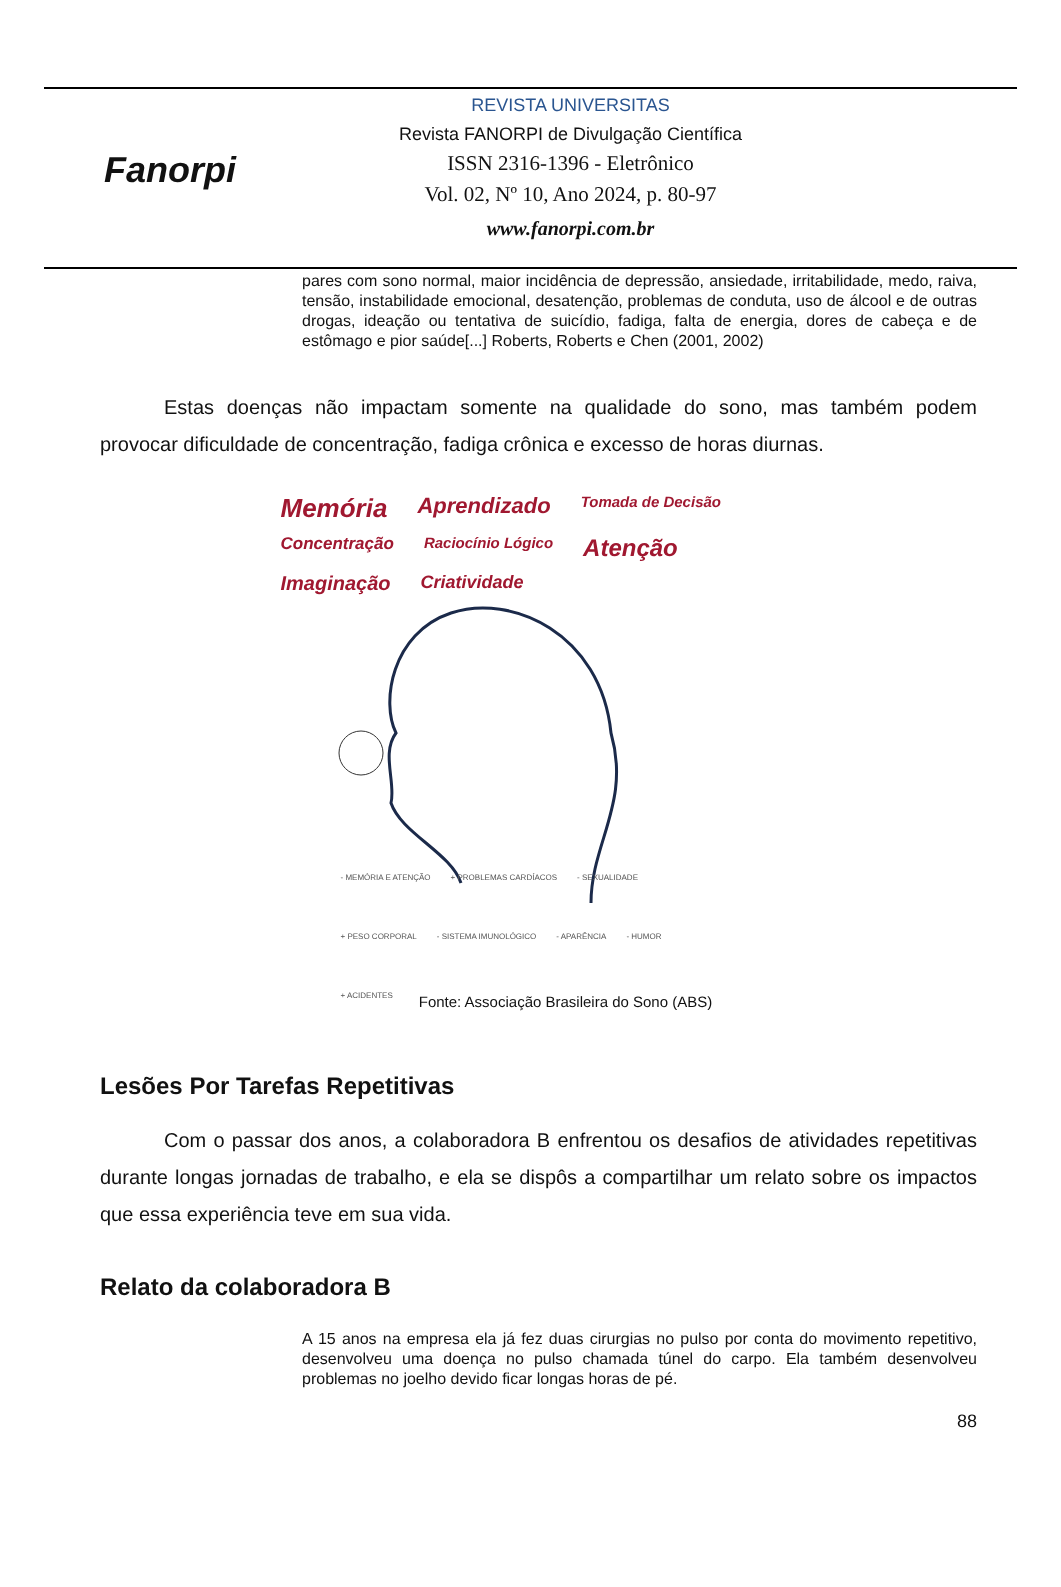Fanorpi
REVISTA UNIVERSITAS
Revista FANORPI de Divulgação Científica
ISSN 2316-1396 - Eletrônico
Vol. 02, Nº 10, Ano 2024, p. 80-97
www.fanorpi.com.br
pares com sono normal, maior incidência de depressão, ansiedade, irritabilidade, medo, raiva, tensão, instabilidade emocional, desatenção, problemas de conduta, uso de álcool e de outras drogas, ideação ou tentativa de suicídio, fadiga, falta de energia, dores de cabeça e de estômago e pior saúde[...] Roberts, Roberts e Chen (2001, 2002)
Estas doenças não impactam somente na qualidade do sono, mas também podem provocar dificuldade de concentração, fadiga crônica e excesso de horas diurnas.
Memória Aprendizado Tomada de Decisão Concentração Raciocínio Lógico Atenção Imaginação Criatividade
- MEMÓRIA E ATENÇÃO + PROBLEMAS CARDÍACOS - SEXUALIDADE + PESO CORPORAL - SISTEMA IMUNOLÓGICO - APARÊNCIA - HUMOR + ACIDENTES
Fonte: Associação Brasileira do Sono (ABS)
Lesões Por Tarefas Repetitivas
Com o passar dos anos, a colaboradora B enfrentou os desafios de atividades repetitivas durante longas jornadas de trabalho, e ela se dispôs a compartilhar um relato sobre os impactos que essa experiência teve em sua vida.
Relato da colaboradora B
A 15 anos na empresa ela já fez duas cirurgias no pulso por conta do movimento repetitivo, desenvolveu uma doença no pulso chamada túnel do carpo. Ela também desenvolveu problemas no joelho devido ficar longas horas de pé.
88